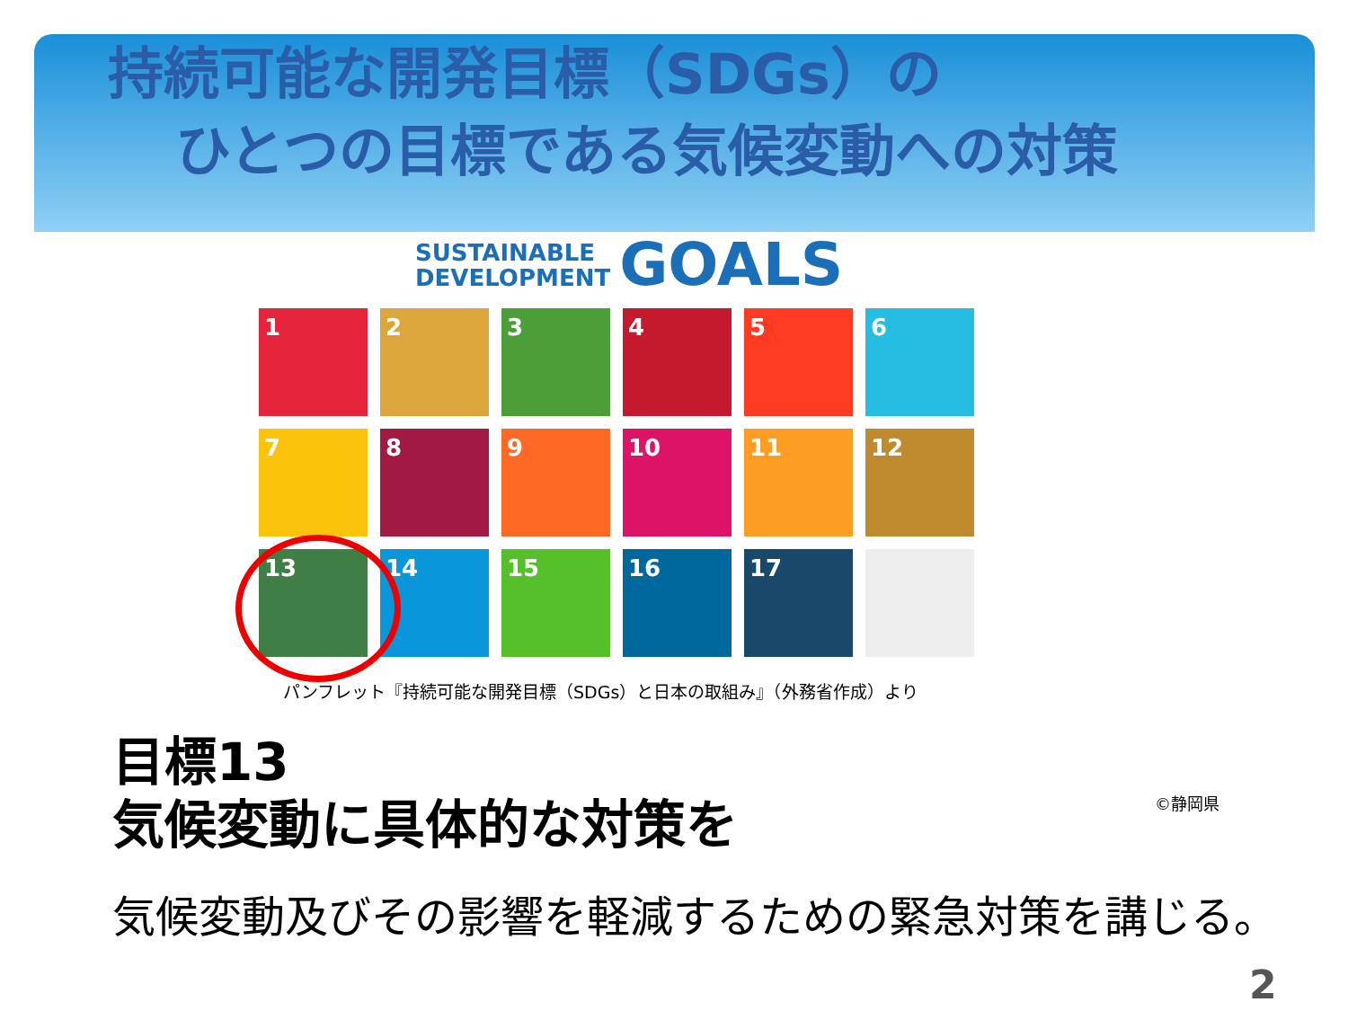持続可能な開発目標（SDGs）の
ひとつの目標である気候変動への対策
SUSTAINABLE
DEVELOPMENT GOALS
1
2
3
4
5
6
7
8
9
10
11
12
13
14
15
16
17
パンフレット『持続可能な開発目標（SDGs）と日本の取組み』（外務省作成）より
目標13
気候変動に具体的な対策を
気候変動及びその影響を軽減するための緊急対策を講じる。
©静岡県
2